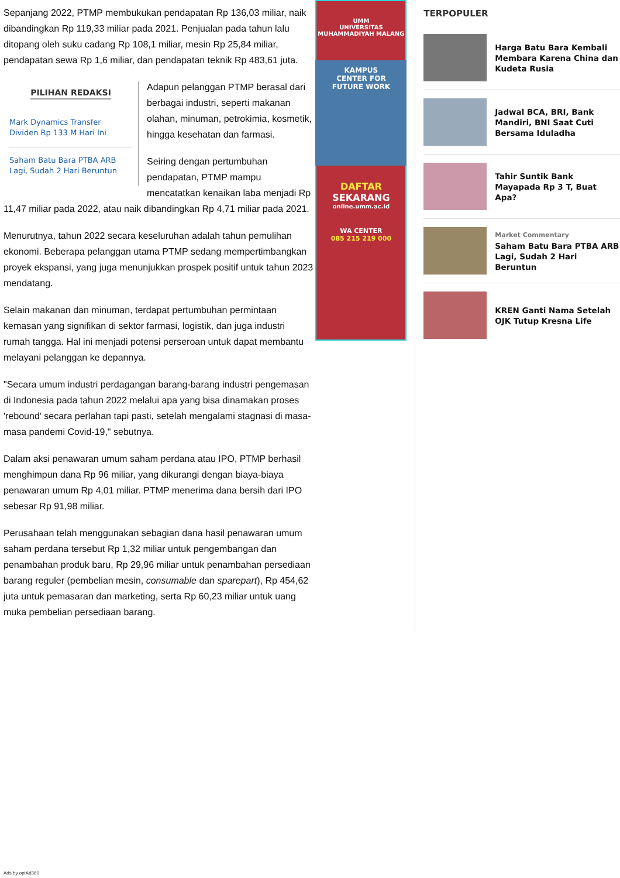Sepanjang 2022, PTMP membukukan pendapatan Rp 136,03 miliar, naik dibandingkan Rp 119,33 miliar pada 2021. Penjualan pada tahun lalu ditopang oleh suku cadang Rp 108,1 miliar, mesin Rp 25,84 miliar, pendapatan sewa Rp 1,6 miliar, dan pendapatan teknik Rp 483,61 juta.
PILIHAN REDAKSI
Mark Dynamics Transfer Dividen Rp 133 M Hari Ini
Saham Batu Bara PTBA ARB Lagi, Sudah 2 Hari Beruntun
Adapun pelanggan PTMP berasal dari berbagai industri, seperti makanan olahan, minuman, petrokimia, kosmetik, hingga kesehatan dan farmasi.
Seiring dengan pertumbuhan pendapatan, PTMP mampu mencatatkan kenaikan laba menjadi Rp 11,47 miliar pada 2022, atau naik dibandingkan Rp 4,71 miliar pada 2021.
Menurutnya, tahun 2022 secara keseluruhan adalah tahun pemulihan ekonomi. Beberapa pelanggan utama PTMP sedang mempertimbangkan proyek ekspansi, yang juga menunjukkan prospek positif untuk tahun 2023 mendatang.
Selain makanan dan minuman, terdapat pertumbuhan permintaan kemasan yang signifikan di sektor farmasi, logistik, dan juga industri rumah tangga. Hal ini menjadi potensi perseroan untuk dapat membantu melayani pelanggan ke depannya.
"Secara umum industri perdagangan barang-barang industri pengemasan di Indonesia pada tahun 2022 melalui apa yang bisa dinamakan proses 'rebound' secara perlahan tapi pasti, setelah mengalami stagnasi di masa-masa pandemi Covid-19," sebutnya.
Dalam aksi penawaran umum saham perdana atau IPO, PTMP berhasil menghimpun dana Rp 96 miliar, yang dikurangi dengan biaya-biaya penawaran umum Rp 4,01 miliar. PTMP menerima dana bersih dari IPO sebesar Rp 91,98 miliar.
Perusahaan telah menggunakan sebagian dana hasil penawaran umum saham perdana tersebut Rp 1,32 miliar untuk pengembangan dan penambahan produk baru, Rp 29,96 miliar untuk penambahan persediaan barang reguler (pembelian mesin, consumable dan sparepart), Rp 454,62 juta untuk pemasaran dan marketing, serta Rp 60,23 miliar untuk uang muka pembelian persediaan barang.
UMM
UNIVERSITAS MUHAMMADIYAH MALANG
KAMPUS
CENTER FOR
FUTURE WORK
DAFTAR
SEKARANG
online.umm.ac.id
WA CENTER
085 215 219 000
TERPOPULER
Harga Batu Bara Kembali Membara Karena China dan Kudeta Rusia
Jadwal BCA, BRI, Bank Mandiri, BNI Saat Cuti Bersama Iduladha
Tahir Suntik Bank Mayapada Rp 3 T, Buat Apa?
Market Commentary
Saham Batu Bara PTBA ARB Lagi, Sudah 2 Hari Beruntun
KREN Ganti Nama Setelah OJK Tutup Kresna Life
Ads by optAd360